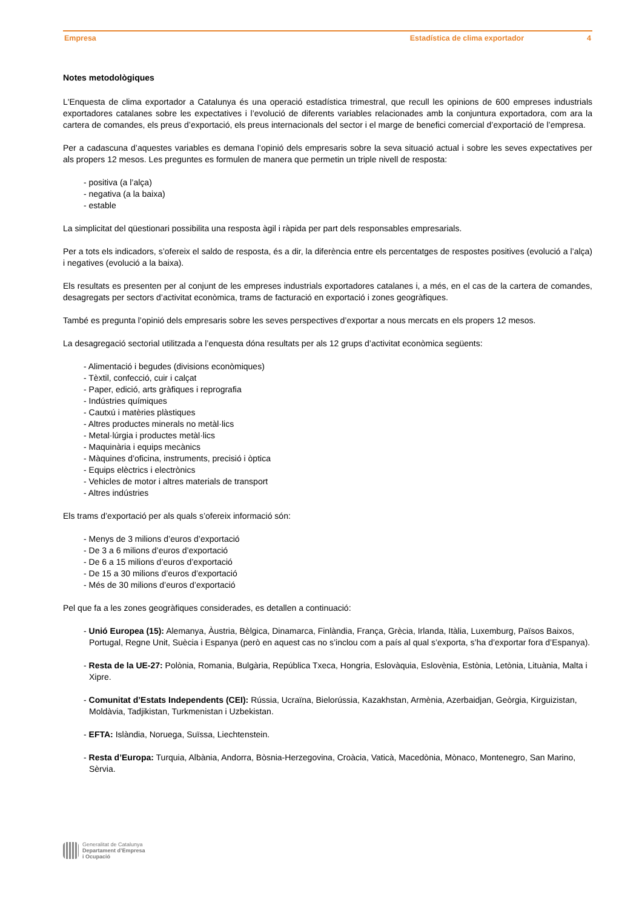Empresa Estadística de clima exportador 4
Notes metodològiques
L'Enquesta de clima exportador a Catalunya és una operació estadística trimestral, que recull les opinions de 600 empreses industrials exportadores catalanes sobre les expectatives i l’evolució de diferents variables relacionades amb la conjuntura exportadora, com ara la cartera de comandes, els preus d’exportació, els preus internacionals del sector i el marge de benefici comercial d’exportació de l’empresa.
Per a cadascuna d’aquestes variables es demana l’opinió dels empresaris sobre la seva situació actual i sobre les seves expectatives per als propers 12 mesos. Les preguntes es formulen de manera que permetin un triple nivell de resposta:
- positiva (a l’alça)
- negativa (a la baixa)
- estable
La simplicitat del qüestionari possibilita una resposta àgil i ràpida per part dels responsables empresarials.
Per a tots els indicadors, s’ofereix el saldo de resposta, és a dir, la diferència entre els percentatges de respostes positives (evolució a l’alça) i negatives (evolució a la baixa).
Els resultats es presenten per al conjunt de les empreses industrials exportadores catalanes i, a més, en el cas de la cartera de comandes, desagregats per sectors d’activitat econòmica, trams de facturació en exportació i zones geogràfiques.
També es pregunta l’opinió dels empresaris sobre les seves perspectives d’exportar a nous mercats en els propers 12 mesos.
La desagregació sectorial utilitzada a l’enquesta dóna resultats per als 12 grups d’activitat econòmica següents:
- Alimentació i begudes (divisions econòmiques)
- Tèxtil, confecció, cuir i calçat
- Paper, edició, arts gràfiques i reprografia
- Indústries químiques
- Cautxú i matèries plàstiques
- Altres productes minerals no metàl·lics
- Metal·lúrgia i productes metàl·lics
- Maquinària i equips mecànics
- Màquines d’oficina, instruments, precisió i òptica
- Equips elèctrics i electrònics
- Vehicles de motor i altres materials de transport
- Altres indústries
Els trams d’exportació per als quals s’ofereix informació són:
- Menys de 3 milions d’euros d’exportació
- De 3 a 6 milions d’euros d’exportació
- De 6 a 15 milions d’euros d’exportació
- De 15 a 30 milions d’euros d’exportació
- Més de 30 milions d’euros d’exportació
Pel que fa a les zones geogràfiques considerades, es detallen a continuació:
- Unió Europea (15): Alemanya, Àustria, Bèlgica, Dinamarca, Finlàndia, França, Grècia, Irlanda, Itàlia, Luxemburg, Països Baixos, Portugal, Regne Unit, Suècia i Espanya (però en aquest cas no s’inclou com a país al qual s’exporta, s’ha d’exportar fora d’Espanya).
- Resta de la UE-27: Polònia, Romania, Bulgària, República Txeca, Hongria, Eslovàquia, Eslovènia, Estònia, Letònia, Lituània, Malta i Xipre.
- Comunitat d’Estats Independents (CEI): Rússia, Ucraïna, Bielorússia, Kazakhstan, Armènia, Azerbaidjan, Geòrgia, Kirguizistan, Moldàvia, Tadjikistan, Turkmenistan i Uzbekistan.
- EFTA: Islàndia, Noruega, Suïssa, Liechtenstein.
- Resta d’Europa: Turquia, Albània, Andorra, Bòsnia-Herzegovina, Croàcia, Vaticà, Macedònia, Mònaco, Montenegro, San Marino, Sèrvia.
Generalitat de Catalunya
Departament d’Empresa
i Ocupació